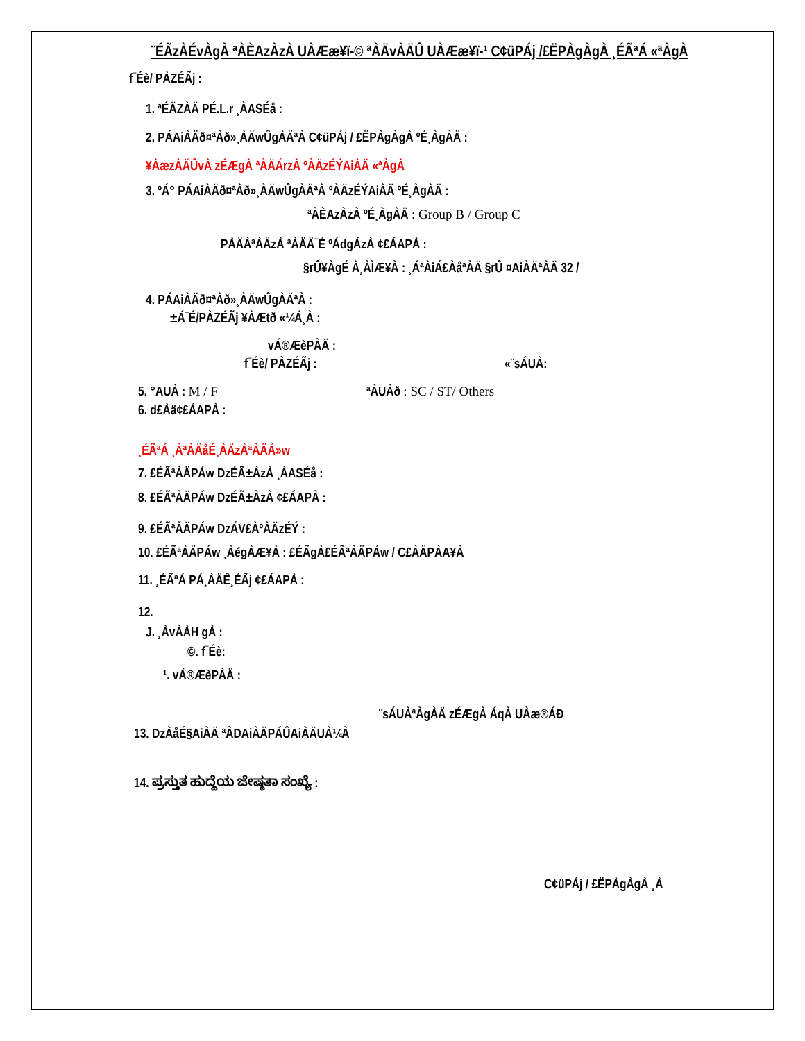¨ÉÃzÀÉvÀgÀ ªÀÈAzÀzÀ UÀÆæ¥ï-© ªÀÄvÀÄÛ UÀÆæ¥ï-¹ C¢üPÁj /£ËPÀgÀgÀ ¸ÉÃªÁ «ªÀgÀ
f¯Éè/ PÀZÉÃj :
1. ªÉÄZÀÄ PÉ.L.r ¸ÀASÉå :
2. PÁAiÀÄð¤ªÀð»¸ÀÄwÛgÀÄªÀ C¢üPÁj / £ËPÀgÀgÀ ºÉ¸ÀgÀÄ :
¥ÀæzÀÄÛvÀ zÉÆgÀ ªÀÄÁrzÀ ºÀÄzÉÝAiÀÄ «ªÀgÀ
3. ºÁ° PÁAiÀÄð¤ªÀð»¸ÀÄwÛgÀÄªÀ ºÀÄzÉÝAiÀÄ ºÉ¸ÀgÀÄ :
ªÀÈAzÀzÀ ºÉ¸ÀgÀÄ : Group B / Group C
PÀÄÀªÀÄzÀ ªÀÄÄ¯É ºÁdgÁzÀ ¢£ÁAPÀ :
§rÛ¥ÀgÉ À¸ÀÌÆ¥À : ¸ÁªÀiÁ£ÀåªÀÄ §rÛ ¤AiÀÄªÀÄ 32 /
4. PÁAiÀÄð¤ªÀð»¸ÀÄwÛgÀÄªÀ :
±Á¯É/PÀZÉÃj ¥ÀÆtð «¼Á¸À :
vÁ®ÆèPÀÄ :
f¯Éè/ PÀZÉÃj : «¨sÁUÀ:
5. °AUÀ : M / F ªÀUÀð : SC / ST/ Others
6. d£Àä¢£ÁAPÀ :
¸ÉÃªÁ ¸ÀªÀÄåÉ¸ÀÄzÀªÀÄÁ»w
7. £ÉÃªÀÄPÁw DzÉÃ±ÀzÀ ¸ÀASÉå :
8. £ÉÃªÀÄPÁw DzÉÃ±ÀzÀ ¢£ÁAPÀ :
9. £ÉÃªÀÄPÁw DzÁV£ÀºÀÄzÉÝ :
10. £ÉÃªÀÄPÁw ¸ÀégÀÆ¥À : £ÉÃgÀ£ÉÃªÀÄPÁw / C£ÀÄPÀA¥À
11. ¸ÉÃªÁ PÁ¸ÀÄÊ¸ÉÃj ¢£ÁAPÀ :
12.
J. ¸ÀvÀÀH gÀ :
©. f¯Éè:
¹. vÁ®ÆèPÀÄ :
¨sÁUÀªÀgÀÄ zÉÆgÀ ÁqÀ UÀæ®ÁÐ
13. DzÀåÉ§AiÀÄ ªÀDAiÀÄPÁÛAiÀÄUÀ¼À
14. ಪ್ರಸ್ತುತ ಹುದ್ದೆಯ ಜೇಷ್ಠತಾ ಸಂಖ್ಯೆ :
C¢üPÁj / £ËPÀgÀgÀ ¸À